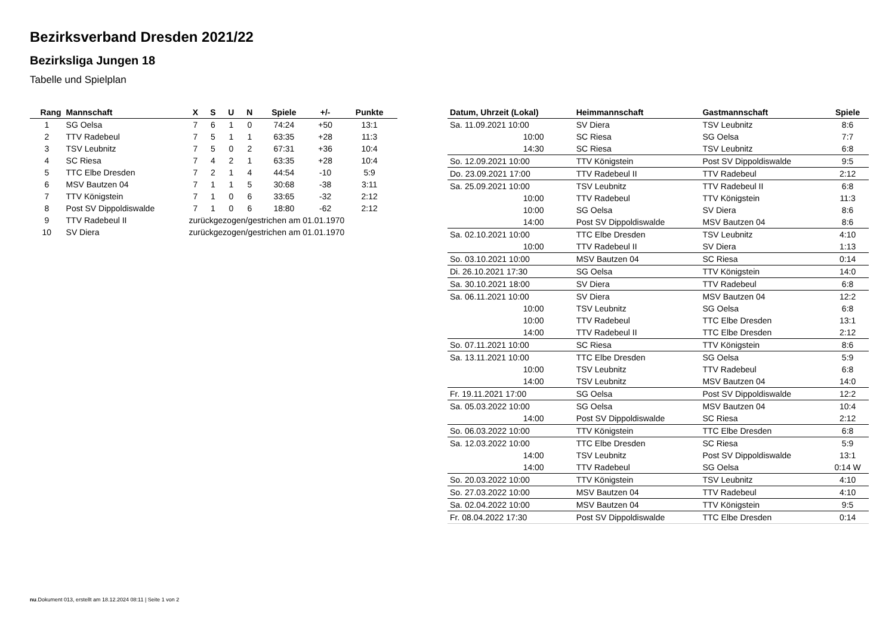Bezirksverband Dresden 2021/22
Bezirksliga Jungen 18
Tabelle und Spielplan
| Rang | Mannschaft | X | S | U | N | Spiele | +/- | Punkte |
| --- | --- | --- | --- | --- | --- | --- | --- | --- |
| 1 | SG Oelsa | 7 | 6 | 1 | 0 | 74:24 | +50 | 13:1 |
| 2 | TTV Radebeul | 7 | 5 | 1 | 1 | 63:35 | +28 | 11:3 |
| 3 | TSV Leubnitz | 7 | 5 | 0 | 2 | 67:31 | +36 | 10:4 |
| 4 | SC Riesa | 7 | 4 | 2 | 1 | 63:35 | +28 | 10:4 |
| 5 | TTC Elbe Dresden | 7 | 2 | 1 | 4 | 44:54 | -10 | 5:9 |
| 6 | MSV Bautzen 04 | 7 | 1 | 1 | 5 | 30:68 | -38 | 3:11 |
| 7 | TTV Königstein | 7 | 1 | 0 | 6 | 33:65 | -32 | 2:12 |
| 8 | Post SV Dippoldiswalde | 7 | 1 | 0 | 6 | 18:80 | -62 | 2:12 |
| 9 | TTV Radebeul II | zurückgezogen/gestrichen am 01.01.1970 | | | | | | |
| 10 | SV Diera | zurückgezogen/gestrichen am 01.01.1970 | | | | | | |
| Datum, Uhrzeit (Lokal) | Heimmannschaft | Gastmannschaft | Spiele |
| --- | --- | --- | --- |
| Sa. 11.09.2021 10:00 | SV Diera | TSV Leubnitz | 8:6 |
| 10:00 | SC Riesa | SG Oelsa | 7:7 |
| 14:30 | SC Riesa | TSV Leubnitz | 6:8 |
| So. 12.09.2021 10:00 | TTV Königstein | Post SV Dippoldiswalde | 9:5 |
| Do. 23.09.2021 17:00 | TTV Radebeul II | TTV Radebeul | 2:12 |
| Sa. 25.09.2021 10:00 | TSV Leubnitz | TTV Radebeul II | 6:8 |
| 10:00 | TTV Radebeul | TTV Königstein | 11:3 |
| 10:00 | SG Oelsa | SV Diera | 8:6 |
| 14:00 | Post SV Dippoldiswalde | MSV Bautzen 04 | 8:6 |
| Sa. 02.10.2021 10:00 | TTC Elbe Dresden | TSV Leubnitz | 4:10 |
| 10:00 | TTV Radebeul II | SV Diera | 1:13 |
| So. 03.10.2021 10:00 | MSV Bautzen 04 | SC Riesa | 0:14 |
| Di. 26.10.2021 17:30 | SG Oelsa | TTV Königstein | 14:0 |
| Sa. 30.10.2021 18:00 | SV Diera | TTV Radebeul | 6:8 |
| Sa. 06.11.2021 10:00 | SV Diera | MSV Bautzen 04 | 12:2 |
| 10:00 | TSV Leubnitz | SG Oelsa | 6:8 |
| 10:00 | TTV Radebeul | TTC Elbe Dresden | 13:1 |
| 14:00 | TTV Radebeul II | TTC Elbe Dresden | 2:12 |
| So. 07.11.2021 10:00 | SC Riesa | TTV Königstein | 8:6 |
| Sa. 13.11.2021 10:00 | TTC Elbe Dresden | SG Oelsa | 5:9 |
| 10:00 | TSV Leubnitz | TTV Radebeul | 6:8 |
| 14:00 | TSV Leubnitz | MSV Bautzen 04 | 14:0 |
| Fr. 19.11.2021 17:00 | SG Oelsa | Post SV Dippoldiswalde | 12:2 |
| Sa. 05.03.2022 10:00 | SG Oelsa | MSV Bautzen 04 | 10:4 |
| 14:00 | Post SV Dippoldiswalde | SC Riesa | 2:12 |
| So. 06.03.2022 10:00 | TTV Königstein | TTC Elbe Dresden | 6:8 |
| Sa. 12.03.2022 10:00 | TTC Elbe Dresden | SC Riesa | 5:9 |
| 14:00 | TSV Leubnitz | Post SV Dippoldiswalde | 13:1 |
| 14:00 | TTV Radebeul | SG Oelsa | 0:14 W |
| So. 20.03.2022 10:00 | TTV Königstein | TSV Leubnitz | 4:10 |
| So. 27.03.2022 10:00 | MSV Bautzen 04 | TTV Radebeul | 4:10 |
| Sa. 02.04.2022 10:00 | MSV Bautzen 04 | TTV Königstein | 9:5 |
| Fr. 08.04.2022 17:30 | Post SV Dippoldiswalde | TTC Elbe Dresden | 0:14 |
nu.Dokument 013, erstellt am 18.12.2024 08:11 | Seite 1 von 2